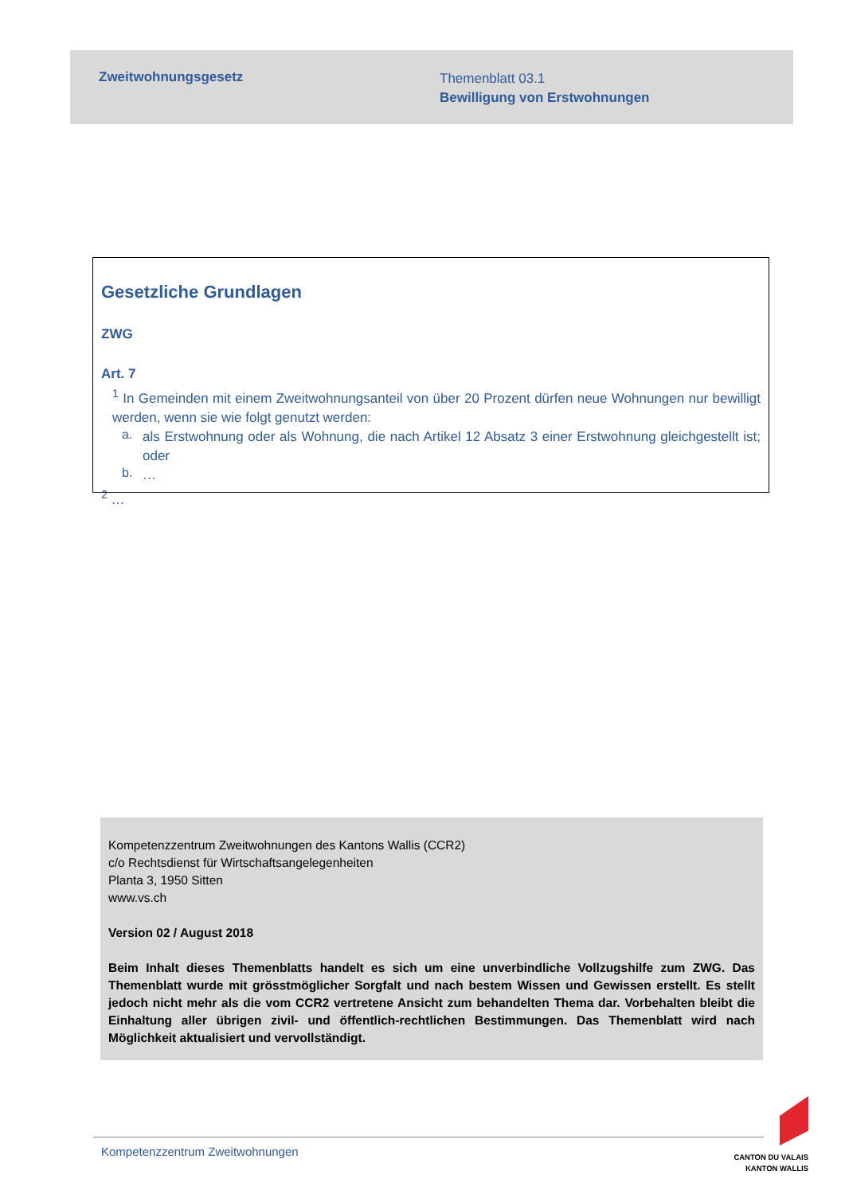Zweitwohnungsgesetz
Themenblatt 03.1
Bewilligung von Erstwohnungen
Gesetzliche Grundlagen
ZWG
Art. 7
<sup>1</sup> In Gemeinden mit einem Zweitwohnungsanteil von über 20 Prozent dürfen neue Wohnungen nur bewilligt werden, wenn sie wie folgt genutzt werden:
a.
als Erstwohnung oder als Wohnung, die nach Artikel 12 Absatz 3 einer Erstwohnung gleichgestellt ist; oder
b.
…
<sup>2</sup> …
Kompetenzzentrum Zweitwohnungen des Kantons Wallis (CCR2)
c/o Rechtsdienst für Wirtschaftsangelegenheiten
Planta 3, 1950 Sitten
www.vs.ch
Version 02 / August 2018
Beim Inhalt dieses Themenblatts handelt es sich um eine unverbindliche Vollzugshilfe zum ZWG. Das Themenblatt wurde mit grösstmöglicher Sorgfalt und nach bestem Wissen und Gewissen erstellt. Es stellt jedoch nicht mehr als die vom CCR2 vertretene Ansicht zum behandelten Thema dar. Vorbehalten bleibt die Einhaltung aller übrigen zivil- und öffentlich-rechtlichen Bestimmungen. Das Themenblatt wird nach Möglichkeit aktualisiert und vervollständigt.
Kompetenzzentrum Zweitwohnungen
CANTON DU VALAIS
KANTON WALLIS